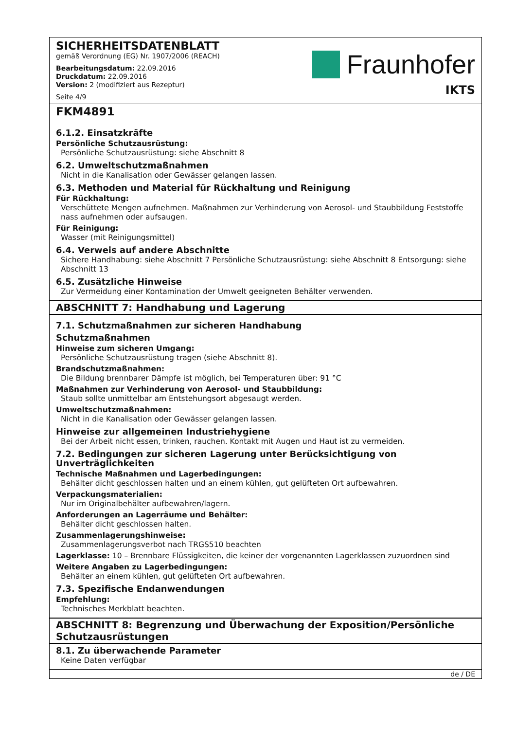SICHERHEITSDATENBLATT
gemäß Verordnung (EG) Nr. 1907/2006 (REACH)
Bearbeitungsdatum: 22.09.2016
Druckdatum: 22.09.2016
Version: 2 (modifiziert aus Rezeptur)
Seite 4/9
Fraunhofer
IKTS
FKM4891
6.1.2. Einsatzkräfte
Persönliche Schutzausrüstung:
Persönliche Schutzausrüstung: siehe Abschnitt 8
6.2. Umweltschutzmaßnahmen
Nicht in die Kanalisation oder Gewässer gelangen lassen.
6.3. Methoden und Material für Rückhaltung und Reinigung
Für Rückhaltung:
Verschüttete Mengen aufnehmen. Maßnahmen zur Verhinderung von Aerosol- und Staubbildung Feststoffe nass aufnehmen oder aufsaugen.
Für Reinigung:
Wasser (mit Reinigungsmittel)
6.4. Verweis auf andere Abschnitte
Sichere Handhabung: siehe Abschnitt 7 Persönliche Schutzausrüstung: siehe Abschnitt 8 Entsorgung: siehe Abschnitt 13
6.5. Zusätzliche Hinweise
Zur Vermeidung einer Kontamination der Umwelt geeigneten Behälter verwenden.
ABSCHNITT 7: Handhabung und Lagerung
7.1. Schutzmaßnahmen zur sicheren Handhabung
Schutzmaßnahmen
Hinweise zum sicheren Umgang:
Persönliche Schutzausrüstung tragen (siehe Abschnitt 8).
Brandschutzmaßnahmen:
Die Bildung brennbarer Dämpfe ist möglich, bei Temperaturen über: 91 °C
Maßnahmen zur Verhinderung von Aerosol- und Staubbildung:
Staub sollte unmittelbar am Entstehungsort abgesaugt werden.
Umweltschutzmaßnahmen:
Nicht in die Kanalisation oder Gewässer gelangen lassen.
Hinweise zur allgemeinen Industriehygiene
Bei der Arbeit nicht essen, trinken, rauchen. Kontakt mit Augen und Haut ist zu vermeiden.
7.2. Bedingungen zur sicheren Lagerung unter Berücksichtigung von Unverträglichkeiten
Technische Maßnahmen und Lagerbedingungen:
Behälter dicht geschlossen halten und an einem kühlen, gut gelüfteten Ort aufbewahren.
Verpackungsmaterialien:
Nur im Originalbehälter aufbewahren/lagern.
Anforderungen an Lagerräume und Behälter:
Behälter dicht geschlossen halten.
Zusammenlagerungshinweise:
Zusammenlagerungsverbot nach TRGS510 beachten
Lagerklasse: 10 – Brennbare Flüssigkeiten, die keiner der vorgenannten Lagerklassen zuzuordnen sind
Weitere Angaben zu Lagerbedingungen:
Behälter an einem kühlen, gut gelüfteten Ort aufbewahren.
7.3. Spezifische Endanwendungen
Empfehlung:
Technisches Merkblatt beachten.
ABSCHNITT 8: Begrenzung und Überwachung der Exposition/Persönliche Schutzausrüstungen
8.1. Zu überwachende Parameter
Keine Daten verfügbar
de / DE